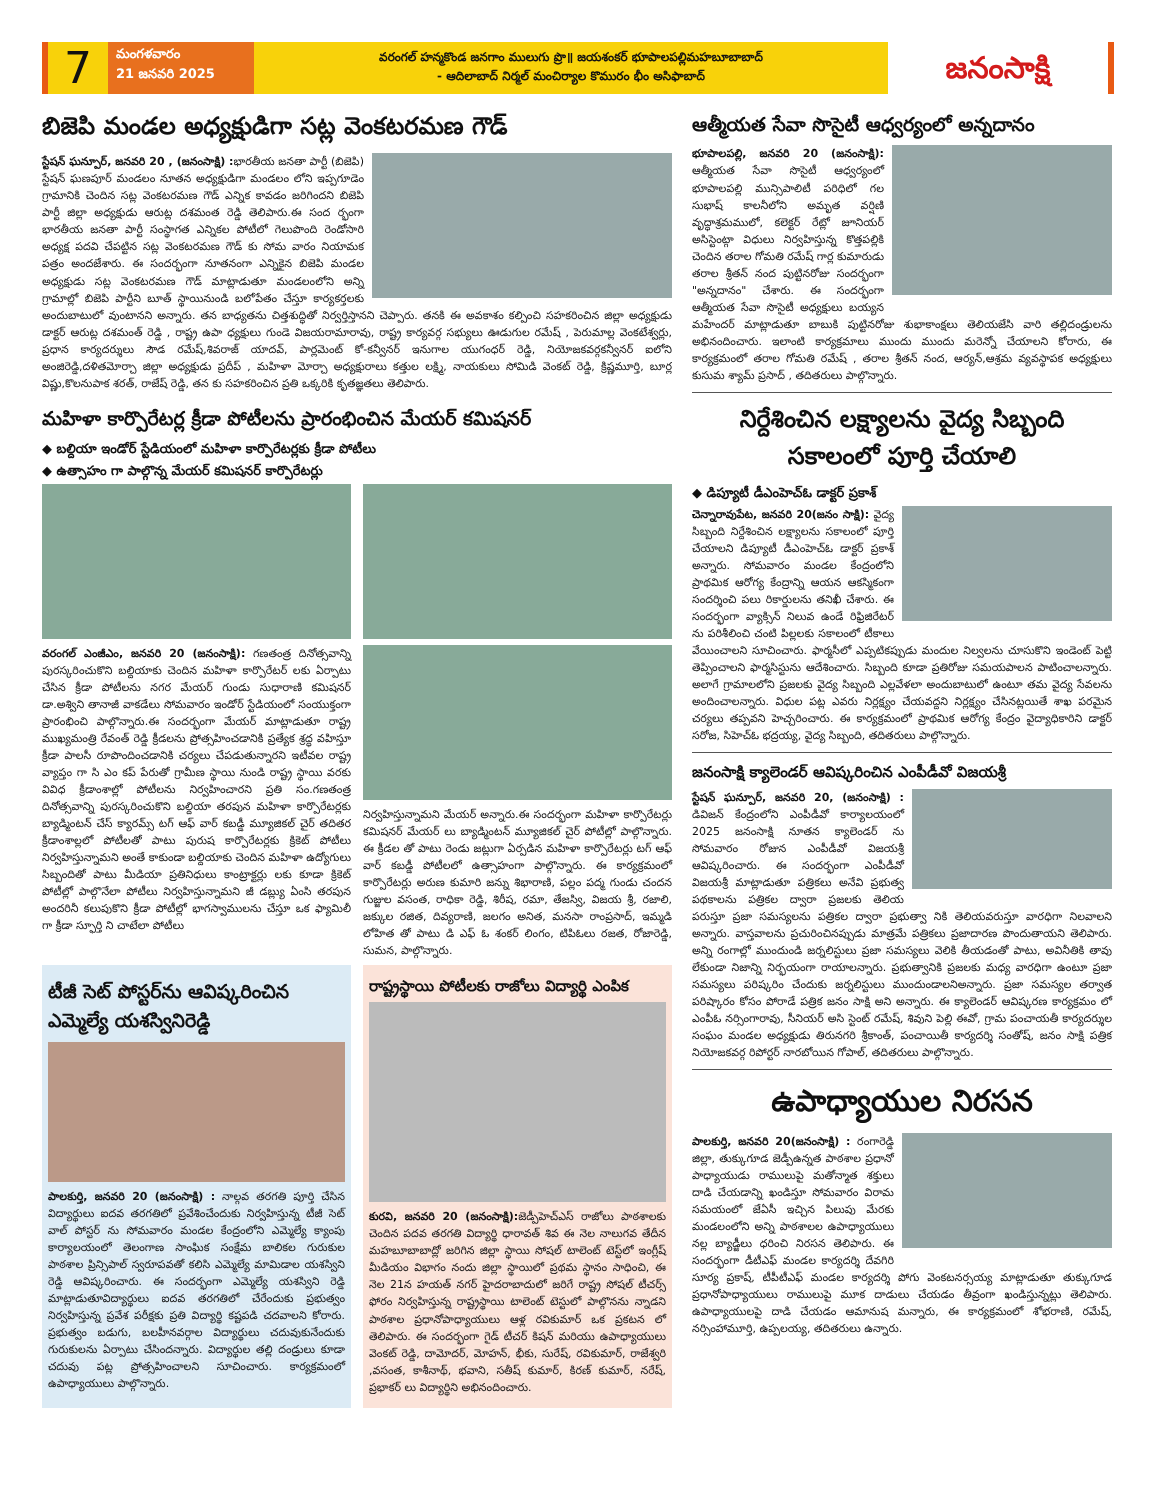7
మంగళవారం
21 జనవరి 2025
వరంగల్ హన్మకొండ జనగాం ములుగు ప్రొ॥ జయశంకర్ భూపాలపల్లిమహబూబాబాద్
- ఆదిలాబాద్ నిర్మల్ మంచిర్యాల కొమురం భీం అసిఫాబాద్
జనంసాక్షి
బిజెపి మండల అధ్యక్షుడిగా సట్ల వెంకటరమణ గౌడ్
స్టేషన్ ఘన్పూర్, జనవరి 20 , (జనంసాక్షి) : భారతీయ జనతా పార్టీ (బిజెపి) స్టేషన్ ఘణపూర్ మండలం నూతన అధ్యక్షుడిగా మండలం లోని ఇప్పగూడెం గ్రామానికి చెందిన సట్ల వెంకటరమణ గౌడ్ ఎన్నిక కావడం జరిగిందని బిజెపి పార్టీ జిల్లా అధ్యక్షుడు ఆరుట్ల దశమంత రెడ్డి తెలిపారు.ఈ సంద ర్భంగా భారతీయ జనతా పార్టీ సంస్థాగత ఎన్నికల పోటీలో గెలుపొంది రెండోసారి అధ్యక్ష పదవి చేపట్టిన సట్ల వెంకటరమణ గౌడ్ కు సోమ వారం నియామక పత్రం అందజేశారు. ఈ సందర్భంగా నూతనంగా ఎన్నికైన బిజెపి మండల అధ్యక్షుడు సట్ల వెంకటరమణ గౌడ్ మాట్లాడుతూ మండలంలోని అన్ని గ్రామాల్లో బిజెపి పార్టీని బూత్ స్థాయినుండి బలోపేతం చేస్తూ కార్యకర్తలకు అందుబాటులో వుంటానని అన్నారు. తన బాధ్యతను చిత్తశుద్ధితో నిర్వర్తిస్తానని చెప్పారు. తనకి ఈ అవకాశం కల్పించి సహకరించిన జిల్లా అధ్యక్షుడు డాక్టర్ ఆరుట్ల దశమంత్ రెడ్డి , రాష్ట్ర ఉపా ధ్యక్షులు గుండె విజయరామారావు, రాష్ట్ర కార్యవర్గ సభ్యులు ఊడుగుల రమేష్ , పెరుమాల్ల వెంకటేశ్వర్లు, ప్రధాన కార్యదర్శులు సౌడ రమేష్,శివరాజ్ యాదవ్, పార్లమెంట్ కో-కన్వీనర్ ఇనుగాల యుగంధర్ రెడ్డి, నియోజకవర్గకన్వీనర్ ఐలోని అంజిరెడ్డి,దళితమోర్చా జిల్లా అధ్యక్షుడు ప్రదీప్ , మహిళా మోర్చా అధ్యక్షురాలు కత్తుల లక్ష్మి, నాయకులు సోమిడి వెంకట్ రెడ్డి, క్రిష్ణమూర్తి, బూర్ల విష్ణు,కొలనుపాక శరత్, రాజేష్ రెడ్డి, తన కు సహకరించిన ప్రతి ఒక్కరికి కృతజ్ఞతలు తెలిపారు.
మహిళా కార్పొరేటర్ల క్రీడా పోటీలను ప్రారంభించిన మేయర్ కమిషనర్
◆ బల్దియా ఇండోర్ స్టేడియంలో మహిళా కార్పొరేటర్లకు క్రీడా పోటీలు
◆ ఉత్సాహం గా పాల్గొన్న మేయర్ కమిషనర్ కార్పొరేటర్లు
వరంగల్ ఎంజీఎం, జనవరి 20 (జనంసాక్షి): గణతంత్ర దినోత్సవాన్ని పురస్కరించుకొని బల్దియాకు చెందిన మహిళా కార్పొరేటర్ లకు ఏర్పాటు చేసిన క్రీడా పోటీలను నగర మేయర్ గుండు సుధారాణి కమిషనర్ డా.అశ్విని తానాజీ వాకడేలు సోమవారం ఇండోర్ స్టేడియంలో సంయుక్తంగా ప్రారంభించి పాల్గొన్నారు.ఈ సందర్భంగా మేయర్ మాట్లాడుతూ రాష్ట్ర ముఖ్యమంత్రి రేవంత్ రెడ్డి క్రీడలను ప్రోత్సహించడానికి ప్రత్యేక శ్రద్ధ వహిస్తూ క్రీడా పాలసీ రూపొందించడానికి చర్యలు చేపడుతున్నారని ఇటీవల రాష్ట్ర వ్యాప్తం గా సి ఎం కప్ పేరుతో గ్రామీణ స్థాయి నుండి రాష్ట్ర స్థాయి వరకు వివిధ క్రీడాంశాల్లో పోటీలను నిర్వహించారని ప్రతి సం.గణతంత్ర దినోత్సవాన్ని పురస్కరించుకొని బల్దియా తరపున మహిళా కార్పొరేటర్లకు బ్యాడ్మింటన్ చేస్ క్యారమ్స్ టగ్ ఆఫ్ వార్ కబడ్డీ మ్యూజికల్ చైర్ తదితర క్రీడాంశాల్లలో పోటీలతో పాటు పురుష కార్పొరేటర్లకు క్రికెట్ పోటీలు నిర్వహిస్తున్నామని అంతే కాకుండా బల్దియాకు చెందిన మహిళా ఉద్యోగులు సిబ్బందితో పాటు మీడియా ప్రతినిధులు కాంట్రాక్టర్లు లకు కూడా క్రికెట్ పోటీల్లో పాల్గొనేలా పోటీలు నిర్వహిస్తున్నామని జీ డబ్ల్యు ఏంసి తరపున అందరినీ కలుపుకొని క్రీడా పోటీల్లో భాగస్వాములను చేస్తూ ఒక ఫ్యామిలీ గా క్రీడా స్ఫూర్తి ని చాటేలా పోటీలు
నిర్వహిస్తున్నామని మేయర్ అన్నారు.ఈ సందర్భంగా మహిళా కార్పొరేటర్లు కమిషనర్ మేయర్ లు బ్యాడ్మింటన్ మ్యూజికల్ చైర్ పోటీల్లో పాల్గొన్నారు. ఈ క్రీడల తో పాటు రెండు జట్లుగా ఏర్పడిన మహిళా కార్పొరేటర్లు టగ్ ఆఫ్ వార్ కబడ్డీ పోటీలలో ఉత్సాహంగా పాల్గొన్నారు. ఈ కార్యక్రమంలో కార్పొరేటర్లు అరుణ కుమారి జన్ను శిభారాణి, పల్లం పద్మ గుండు చందన గుజ్జుల వసంత, రాధికా రెడ్డి, శిరీష, రమా, తేజస్వి, విజయ శ్రీ, రజాలి, జక్కుల రజిత, దివ్యరాణి, జలగం అనిత, మనసా రాంప్రసాద్, ఇమ్మడి లోహిత తో పాటు డి ఎఫ్ ఓ శంకర్ లింగం, టిపిఓలు రజత, రోజారెడ్డి, సుమన, పాల్గొన్నారు.
టీజీ సెట్ పోస్టర్‌ను ఆవిష్కరించిన ఎమ్మెల్యే యశస్వినిరెడ్డి
పాలకుర్తి, జనవరి 20 (జనంసాక్షి) : నాల్గవ తరగతి పూర్తి చేసిన విద్యార్థులు ఐదవ తరగతిలో ప్రవేశించేందుకు నిర్వహిస్తున్న టీజీ సెట్ వాల్ పోస్టర్ ను సోమవారం మండల కేంద్రంలోని ఎమ్మెల్యే క్యాంపు కార్యాలయంలో తెలంగాణ సాంఘిక సంక్షేమ బాలికల గురుకుల పాఠశాల ప్రిన్సిపాల్ స్వరూపవతో కలిసి ఎమ్మెల్యే మామిడాల యశస్విని రెడ్డి ఆవిష్కరించారు. ఈ సందర్భంగా ఎమ్మెల్యే యశస్విని రెడ్డి మాట్లాడుతూవిద్యార్థులు ఐదవ తరగతిలో చేరేందుకు ప్రభుత్వం నిర్వహిస్తున్న ప్రవేశ పరీక్షకు ప్రతి విద్యార్థి కష్టపడి చదవాలని కోరారు. ప్రభుత్వం బడుగు, బలహీనవర్గాల విద్యార్థులు చదువుకునేందుకు గురుకులను ఏర్పాటు చేసిందన్నారు. విద్యార్థుల తల్లి దండ్రులు కూడా చదువు పట్ల ప్రోత్సహించాలని సూచించారు. కార్యక్రమంలో ఉపాధ్యాయులు పాల్గొన్నారు.
రాష్ట్రస్థాయి పోటీలకు రాజోలు విద్యార్థి ఎంపిక
కురవి, జనవరి 20 (జనంసాక్షి): జెడ్పీహెచ్ఎస్ రాజోలు పాఠశాలకు చెందిన పదవ తరగతి విద్యార్థి ధారావత్ శివ ఈ నెల నాలుగవ తేదీన మహబూబాబాద్లో జరిగిన జిల్లా స్థాయి సోషల్ టాలెంట్ టెస్ట్‌లో ఇంగ్లీష్ మీడియం విభాగం నందు జిల్లా స్థాయిలో ప్రథమ స్థానం సాధించి, ఈ నెల 21న హయత్ నగర్ హైదరాబాదులో జరిగే రాష్ట్ర సోషల్ టీచర్స్ ఫోరం నిర్వహిస్తున్న రాష్ట్రస్థాయి టాలెంట్ టెస్టులో పాల్గొనను న్నాడని పాఠశాల ప్రధానోపాధ్యాయులు ఆళ్ల రవికుమార్ ఒక ప్రకటన లో తెలిపారు. ఈ సందర్భంగా గైడ్ టీచర్ కిషన్ మరియు ఉపాధ్యాయులు వెంకట్ రెడ్డి, దామోదర్, మోహన్, భీకు, సురేష్, రవికుమార్, రాజేశ్వరి ,వసంత, కాశీనాథ్, భవాని, సతీష్ కుమార్, కిరణ్ కుమార్, నరేష్, ప్రభాకర్ లు విద్యార్థిని అభినందించారు.
ఆత్మీయత సేవా సొసైటీ ఆధ్వర్యంలో అన్నదానం
భూపాలపల్లి, జనవరి 20 (జనంసాక్షి): ఆత్మీయత సేవా సొసైటీ ఆధ్వర్యంలో భూపాలపల్లి మున్సిపాలిటీ పరిధిలో గల సుభాష్ కాలనీలోని అమృత వర్షిణి వృద్ధాశ్రమములో, కలెక్టర్ రేట్లో జూనియర్ అసిస్టెంట్గా విధులు నిర్వహిస్తున్న కొత్తపల్లికి చెందిన తరాల గోమతి రమేష్ గార్ల కుమారుడు తరాల శ్రీతన్ నంద పుట్టినరోజు సందర్భంగా "అన్నదానం" చేశారు. ఈ సందర్భంగా ఆత్మీయత సేవా సొసైటీ అధ్యక్షులు బయ్యన మహేందర్ మాట్లాడుతూ బాబుకి పుట్టినరోజు శుభాకాంక్షలు తెలియజేసి వారి తల్లిదండ్రులను అభినందించారు. ఇలాంటి కార్యక్రమాలు ముందు ముందు మరెన్నో చేయాలని కోరారు, ఈ కార్యక్రమంలో తరాల గోమతి రమేష్ , తరాల శ్రీతన్ నంద, ఆర్యన్,ఆశ్రమ వ్యవస్థాపక అధ్యక్షులు కుసుమ శ్యామ్ ప్రసాద్ , తదితరులు పాల్గొన్నారు.
నిర్దేశించిన లక్ష్యాలను వైద్య సిబ్బంది సకాలంలో పూర్తి చేయాలి
◆ డిప్యూటీ డీఎంహెచ్ఓ డాక్టర్ ప్రకాశ్
చెన్నారావుపేట, జనవరి 20(జనం సాక్షి): వైద్య సిబ్బంది నిర్దేశించిన లక్ష్యాలను సకాలంలో పూర్తి చేయాలని డిప్యూటీ డీఎంహెచ్ఓ డాక్టర్ ప్రకాశ్ అన్నారు. సోమవారం మండల కేంద్రంలోని ప్రాథమిక ఆరోగ్య కేంద్రాన్ని ఆయన ఆకస్మికంగా సందర్శించి పలు రికార్డులను తనిఖీ చేశారు. ఈ సందర్భంగా వ్యాక్సిన్ నిలువ ఉండే రిఫ్రిజిరేటర్ ను పరిశీలించి చంటి పిల్లలకు సకాలంలో టీకాలు వేయించాలని సూచించారు. ఫార్మసీలో ఎప్పటికప్పుడు మందుల నిల్వలను చూసుకొని ఇండెంట్ పెట్టి తెప్పించాలని ఫార్మసిస్టును ఆదేశించారు. సిబ్బంది కూడా ప్రతిరోజు సమయపాలన పాటించాలన్నారు. అలాగే గ్రామాలలోని ప్రజలకు వైద్య సిబ్బంది ఎల్లవేళలా అందుబాటులో ఉంటూ తమ వైద్య సేవలను అందించాలన్నారు. విధుల పట్ల ఎవరు నిర్లక్ష్యం చేయవద్దని నిర్లక్ష్యం చేసినట్లయితే శాఖ పరమైన చర్యలు తప్పవని హెచ్చరించారు. ఈ కార్యక్రమంలో ప్రాథమిక ఆరోగ్య కేంద్రం వైద్యాధికారిని డాక్టర్ సరోజ, సిహెచ్ఓ భద్రయ్య, వైద్య సిబ్బంది, తదితరులు పాల్గొన్నారు.
జనంసాక్షి క్యాలెండర్ ఆవిష్కరించిన ఎంపీడీవో విజయశ్రీ
స్టేషన్ ఘన్పూర్, జనవరి 20, (జనంసాక్షి) : డివిజన్ కేంద్రంలోని ఎంపీడీవో కార్యాలయంలో 2025 జనంసాక్షి నూతన క్యాలెండర్ ను సోమవారం రోజున ఎంపీడీవో విజయశ్రీ ఆవిష్కరించారు. ఈ సందర్భంగా ఎంపీడీవో విజయశ్రీ మాట్లాడుతూ పత్రికలు అనేవి ప్రభుత్వ పథకాలను పత్రికల ద్వారా ప్రజలకు తెలియ పరుస్తూ ప్రజా సమస్యలను పత్రికల ద్వారా ప్రభుత్వా నికి తెలియవరుస్తూ వారధిగా నిలవాలని అన్నారు. వాస్తవాలను ప్రచురించినప్పుడు మాత్రమే పత్రికలు ప్రజాదారణ పొందుతాయని తెలిపారు. అన్ని రంగాల్లో ముందుండి జర్నలిస్టులు ప్రజా సమస్యలు వెలికి తీయడంతో పాటు, అవినీతికి తావు లేకుండా నిజాన్ని నిర్భయంగా రాయాలన్నారు. ప్రభుత్వానికి ప్రజలకు మధ్య వారధిగా ఉంటూ ప్రజా సమస్యలు పరిష్కరిం చేందుకు జర్నలిస్టులు ముందుండాలనిఅన్నారు. ప్రజా సమస్యల తర్వాత పరిష్కారం కోసం పోరాడే పత్రిక జనం సాక్షి అని అన్నారు. ఈ క్యాలెండర్ ఆవిష్కరణ కార్యక్రమం లో ఎంపీఓ నర్సింగారావు, సీనియర్ అసి స్టెంట్ రమేష్, శివుని పెల్లి ఈవో, గ్రామ పంచాయతీ కార్యదర్శుల సంఘం మండల అధ్యక్షుడు తిరునగరి శ్రీకాంత్, పంచాయితీ కార్యదర్శి సంతోష్, జనం సాక్షి పత్రిక నియోజకవర్గ రిపోర్టర్ నారబోయిన గోపాల్, తదితరులు పాల్గొన్నారు.
ఉపాధ్యాయుల నిరసన
పాలకుర్తి, జనవరి 20(జనంసాక్షి) : రంగారెడ్డి జిల్లా, తుక్కుగూడ జెడ్పీఉన్నత పాఠశాల ప్రధానో పాధ్యాయుడు రాములుపై మతోన్మాత శక్తులు దాడి చేయడాన్ని ఖండిస్తూ సోమవారం విరామ సమయంలో జేఏసీ ఇచ్చిన పిలుపు మేరకు మండలంలోని అన్ని పాఠశాలల ఉపాధ్యాయులు నల్ల బ్యాడ్జీలు ధరించి నిరసన తెలిపారు. ఈ సందర్భంగా డీటీఎఫ్ మండల కార్యదర్శి దేవగిరి సూర్య ప్రకాష్, టీపీటీఎఫ్ మండల కార్యదర్శి పోగు వెంకటనర్సయ్య మాట్లాడుతూ తుక్కుగూడ ప్రధానోపాధ్యాయులు రాములుపై మూక దాడులు చేయడం తీవ్రంగా ఖండిస్తున్నట్లు తెలిపారు. ఉపాధ్యాయులపై దాడి చేయడం ఆమానుష మన్నారు, ఈ కార్యక్రమంలో శోభరాణి, రమేష్, నర్సింహామూర్తి, ఉప్పలయ్య, తదితరులు ఉన్నారు.